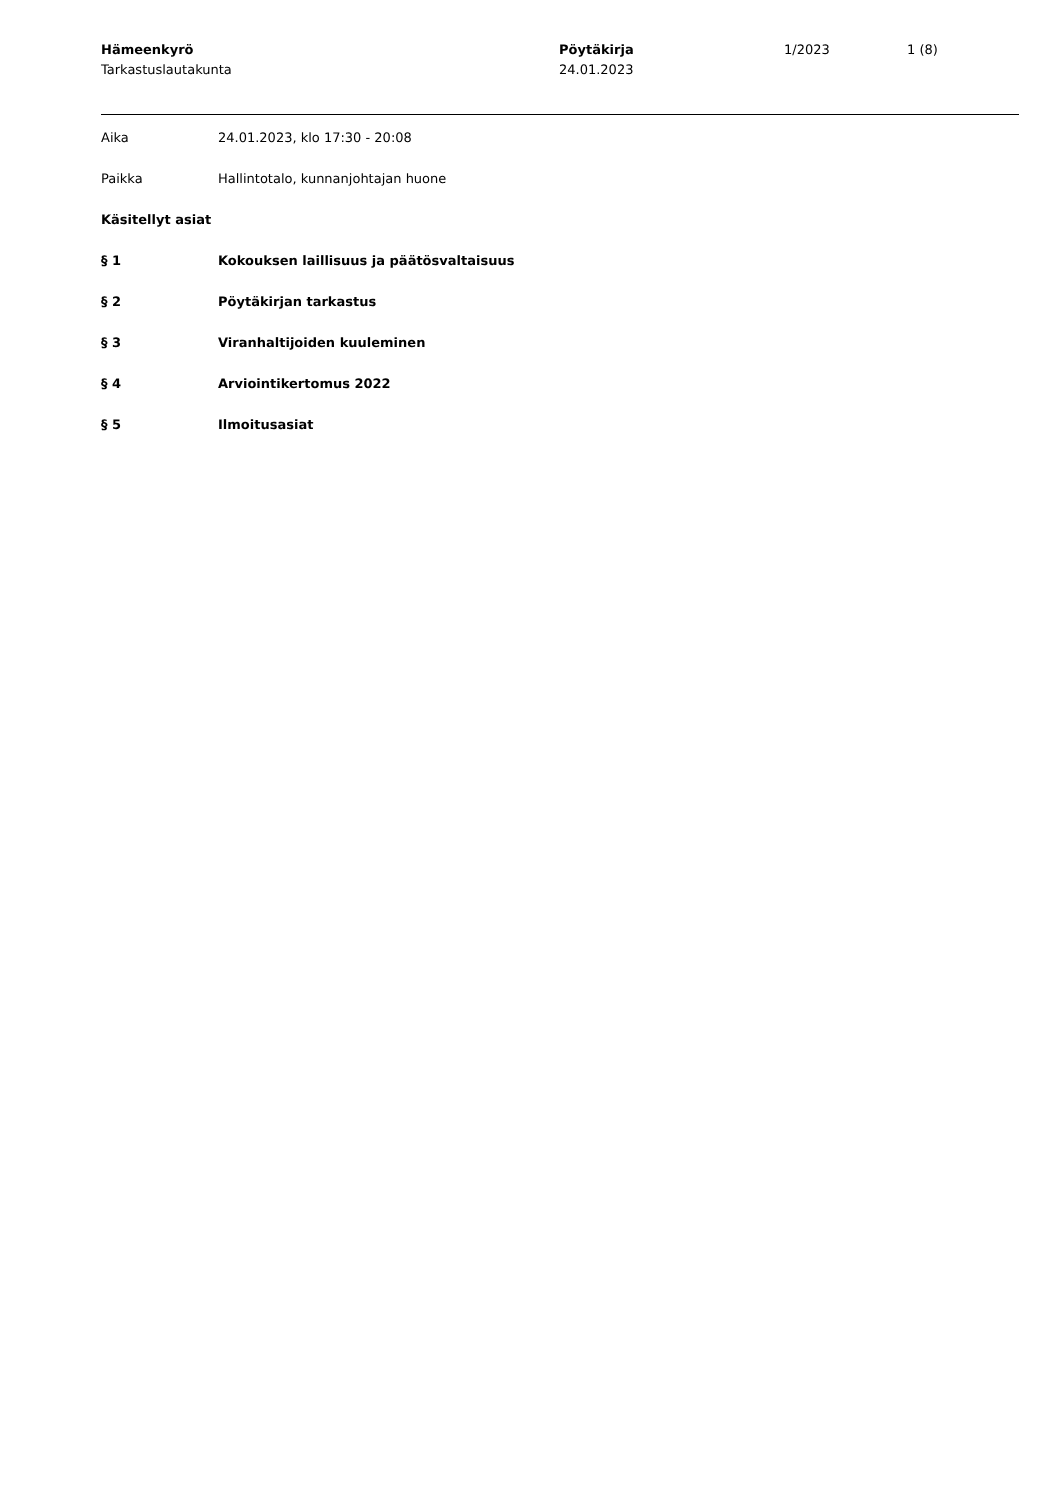Hämeenkyrö
Tarkastuslautakunta
Pöytäkirja
24.01.2023
1/2023 1 (8)
Aika 24.01.2023, klo 17:30 - 20:08
Paikka Hallintotalo, kunnanjohtajan huone
Käsitellyt asiat
§ 1 Kokouksen laillisuus ja päätösvaltaisuus
§ 2 Pöytäkirjan tarkastus
§ 3 Viranhaltijoiden kuuleminen
§ 4 Arviointikertomus 2022
§ 5 Ilmoitusasiat